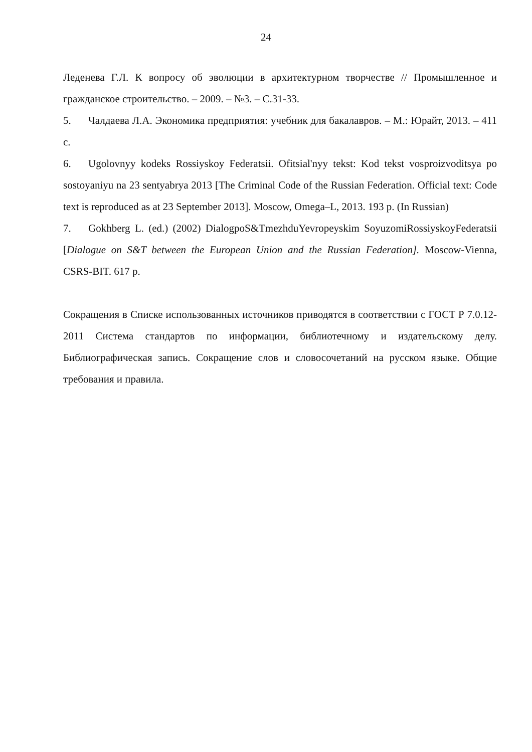24
Леденева Г.Л. К вопросу об эволюции в архитектурном творчестве // Промышленное и гражданское строительство. – 2009. – №3. – С.31-33.
5. Чалдаева Л.А. Экономика предприятия: учебник для бакалавров. – М.: Юрайт, 2013. – 411 с.
6. Ugolovnyy kodeks Rossiyskoy Federatsii. Ofitsial'nyy tekst: Kod tekst vosproizvoditsya po sostoyaniyu na 23 sentyabrya 2013 [The Criminal Code of the Russian Federation. Official text: Code text is reproduced as at 23 September 2013]. Moscow, Omega–L, 2013. 193 p. (In Russian)
7. Gokhberg L. (ed.) (2002) DialogpoS&TmezhduYevropeyskim SoyuzomiRossiyskoyFederatsii [Dialogue on S&T between the European Union and the Russian Federation]. Moscow-Vienna, CSRS-BIT. 617 p.
Сокращения в Списке использованных источников приводятся в соответствии с ГОСТ Р 7.0.12-2011 Система стандартов по информации, библиотечному и издательскому делу. Библиографическая запись. Сокращение слов и словосочетаний на русском языке. Общие требования и правила.